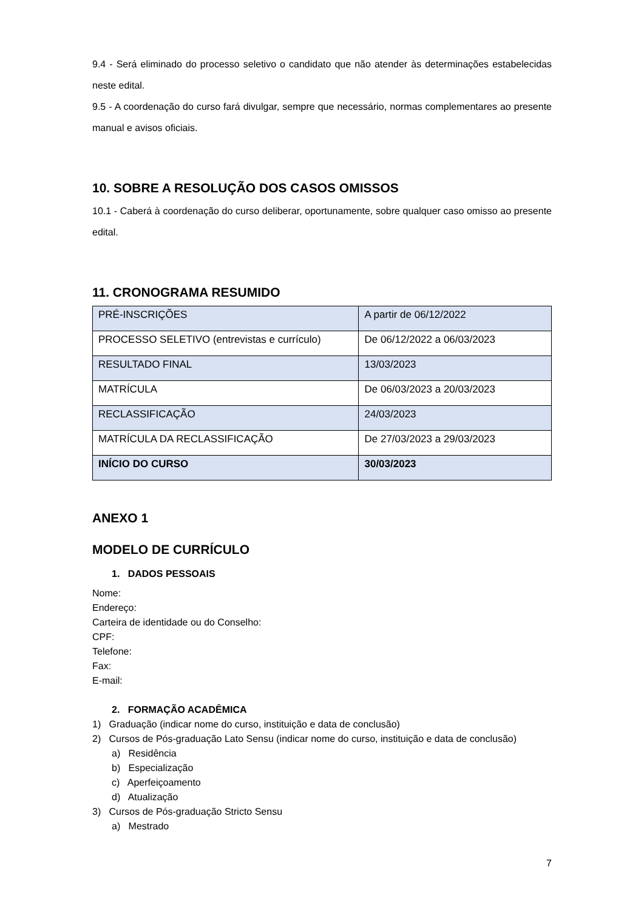9.4 - Será eliminado do processo seletivo o candidato que não atender às determinações estabelecidas neste edital.
9.5 - A coordenação do curso fará divulgar, sempre que necessário, normas complementares ao presente manual e avisos oficiais.
10. SOBRE A RESOLUÇÃO DOS CASOS OMISSOS
10.1 - Caberá à coordenação do curso deliberar, oportunamente, sobre qualquer caso omisso ao presente edital.
11. CRONOGRAMA RESUMIDO
| PRÉ-INSCRIÇÕES | A partir de 06/12/2022 |
| PROCESSO SELETIVO (entrevistas e currículo) | De 06/12/2022 a 06/03/2023 |
| RESULTADO FINAL | 13/03/2023 |
| MATRÍCULA | De 06/03/2023 a 20/03/2023 |
| RECLASSIFICAÇÃO | 24/03/2023 |
| MATRÍCULA DA RECLASSIFICAÇÃO | De 27/03/2023 a 29/03/2023 |
| INÍCIO DO CURSO | 30/03/2023 |
ANEXO 1
MODELO DE CURRÍCULO
1. DADOS PESSOAIS
Nome:
Endereço:
Carteira de identidade ou do Conselho:
CPF:
Telefone:
Fax:
E-mail:
2. FORMAÇÃO ACADÊMICA
1) Graduação (indicar nome do curso, instituição e data de conclusão)
2) Cursos de Pós-graduação Lato Sensu (indicar nome do curso, instituição e data de conclusão)
a) Residência
b) Especialização
c) Aperfeiçoamento
d) Atualização
3) Cursos de Pós-graduação Stricto Sensu
a) Mestrado
7